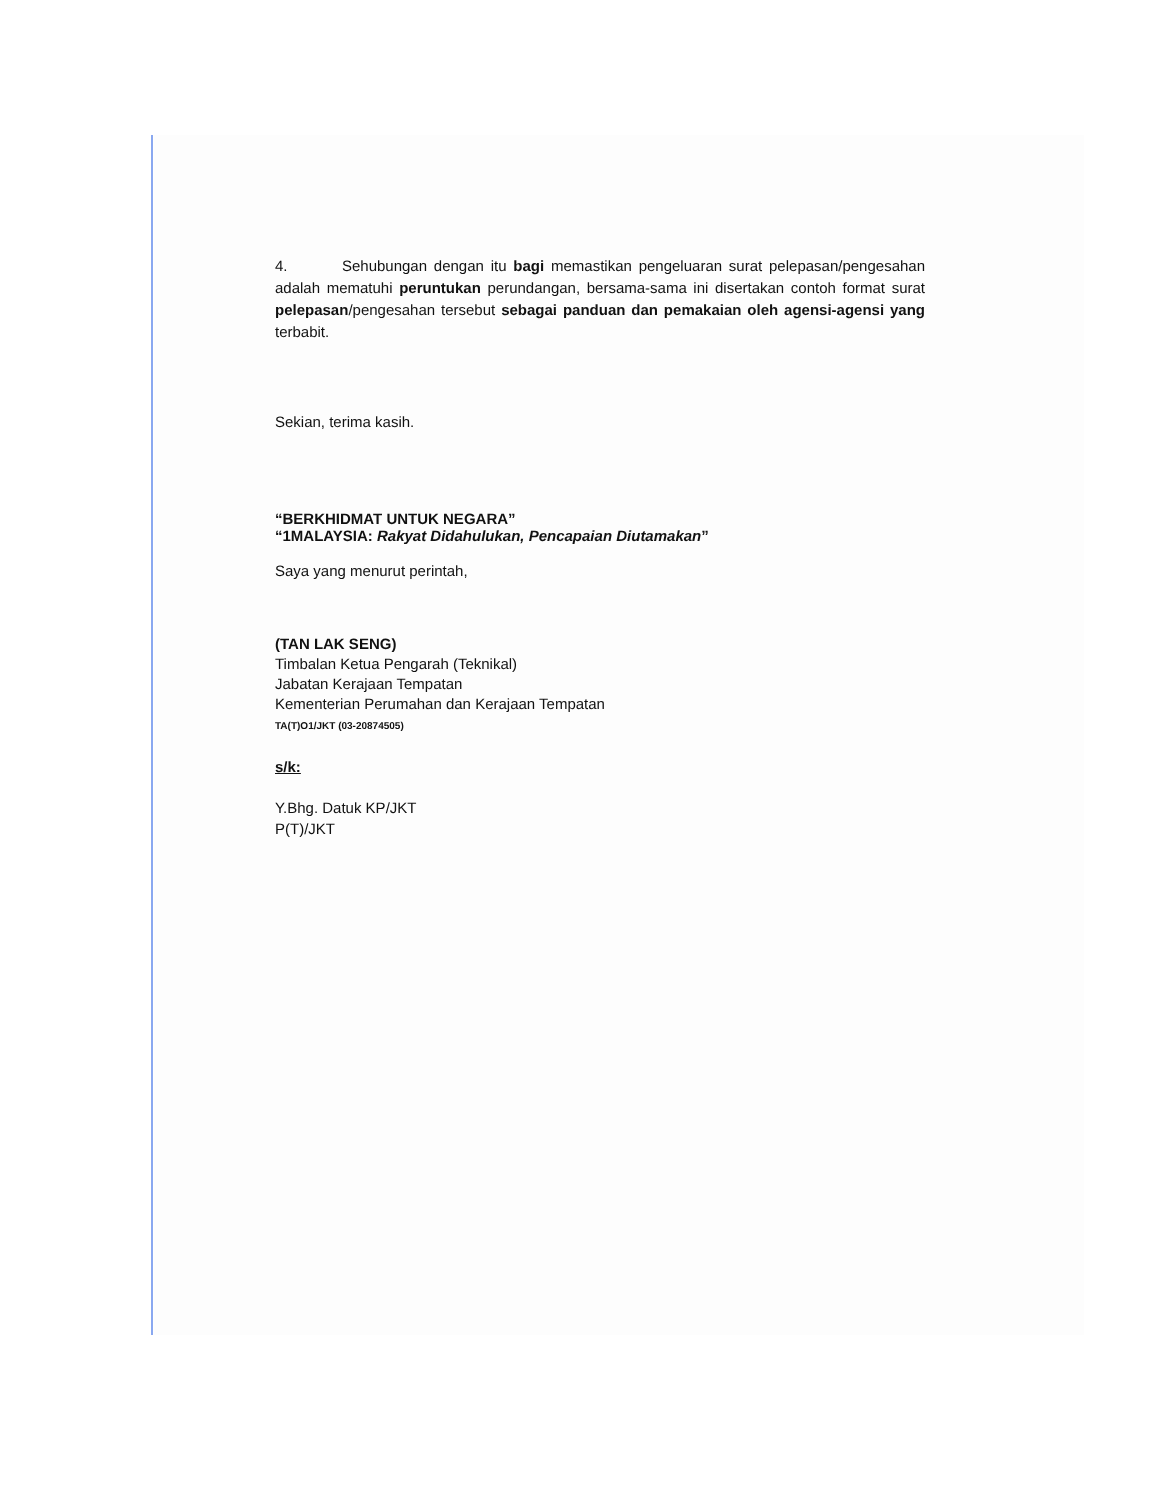4. Sehubungan dengan itu bagi memastikan pengeluaran surat pelepasan/pengesahan adalah mematuhi peruntukan perundangan, bersama-sama ini disertakan contoh format surat pelepasan/pengesahan tersebut sebagai panduan dan pemakaian oleh agensi-agensi yang terbabit.
Sekian, terima kasih.
“BERKHIDMAT UNTUK NEGARA”
“1MALAYSIA: Rakyat Didahulukan, Pencapaian Diutamakan”
Saya yang menurut perintah,
(TAN LAK SENG)
Timbalan Ketua Pengarah (Teknikal)
Jabatan Kerajaan Tempatan
Kementerian Perumahan dan Kerajaan Tempatan
TA(T)O1/JKT (03-20874505)
s/k:
Y.Bhg. Datuk KP/JKT
P(T)/JKT